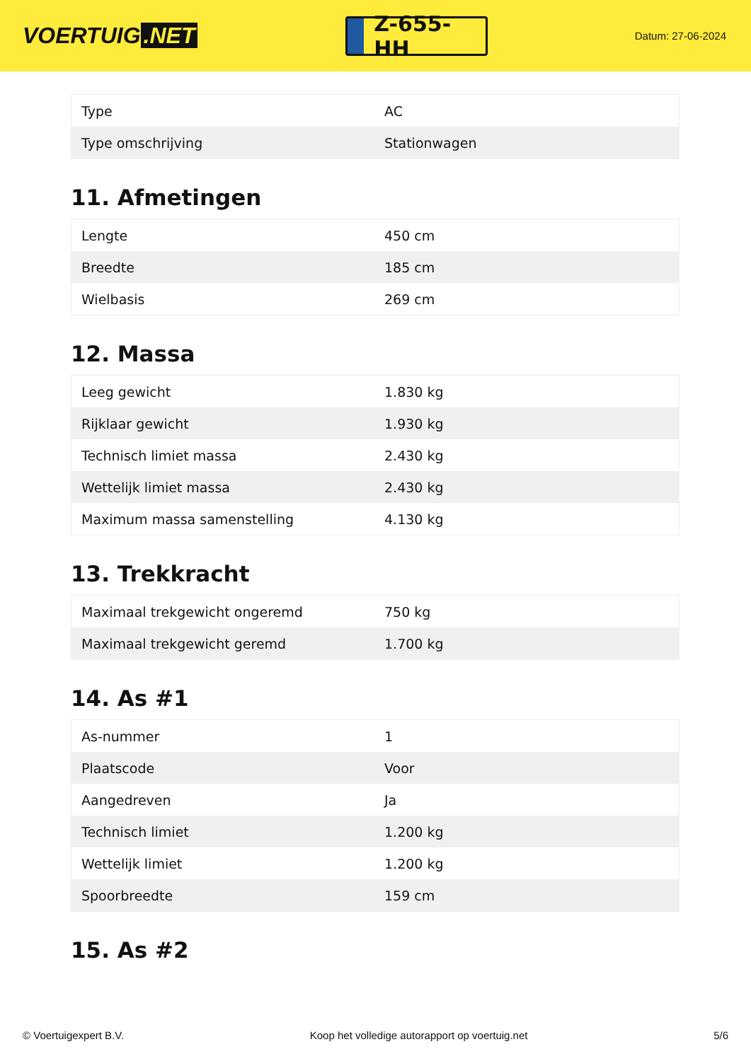VOERTUIG.NET
Z-655-HH
Datum: 27-06-2024
| Type | AC |
| Type omschrijving | Stationwagen |
11. Afmetingen
| Lengte | 450 cm |
| Breedte | 185 cm |
| Wielbasis | 269 cm |
12. Massa
| Leeg gewicht | 1.830 kg |
| Rijklaar gewicht | 1.930 kg |
| Technisch limiet massa | 2.430 kg |
| Wettelijk limiet massa | 2.430 kg |
| Maximum massa samenstelling | 4.130 kg |
13. Trekkracht
| Maximaal trekgewicht ongeremd | 750 kg |
| Maximaal trekgewicht geremd | 1.700 kg |
14. As #1
| As-nummer | 1 |
| Plaatscode | Voor |
| Aangedreven | Ja |
| Technisch limiet | 1.200 kg |
| Wettelijk limiet | 1.200 kg |
| Spoorbreedte | 159 cm |
15. As #2
© Voertuigexpert B.V. Koop het volledige autorapport op voertuig.net 5/6